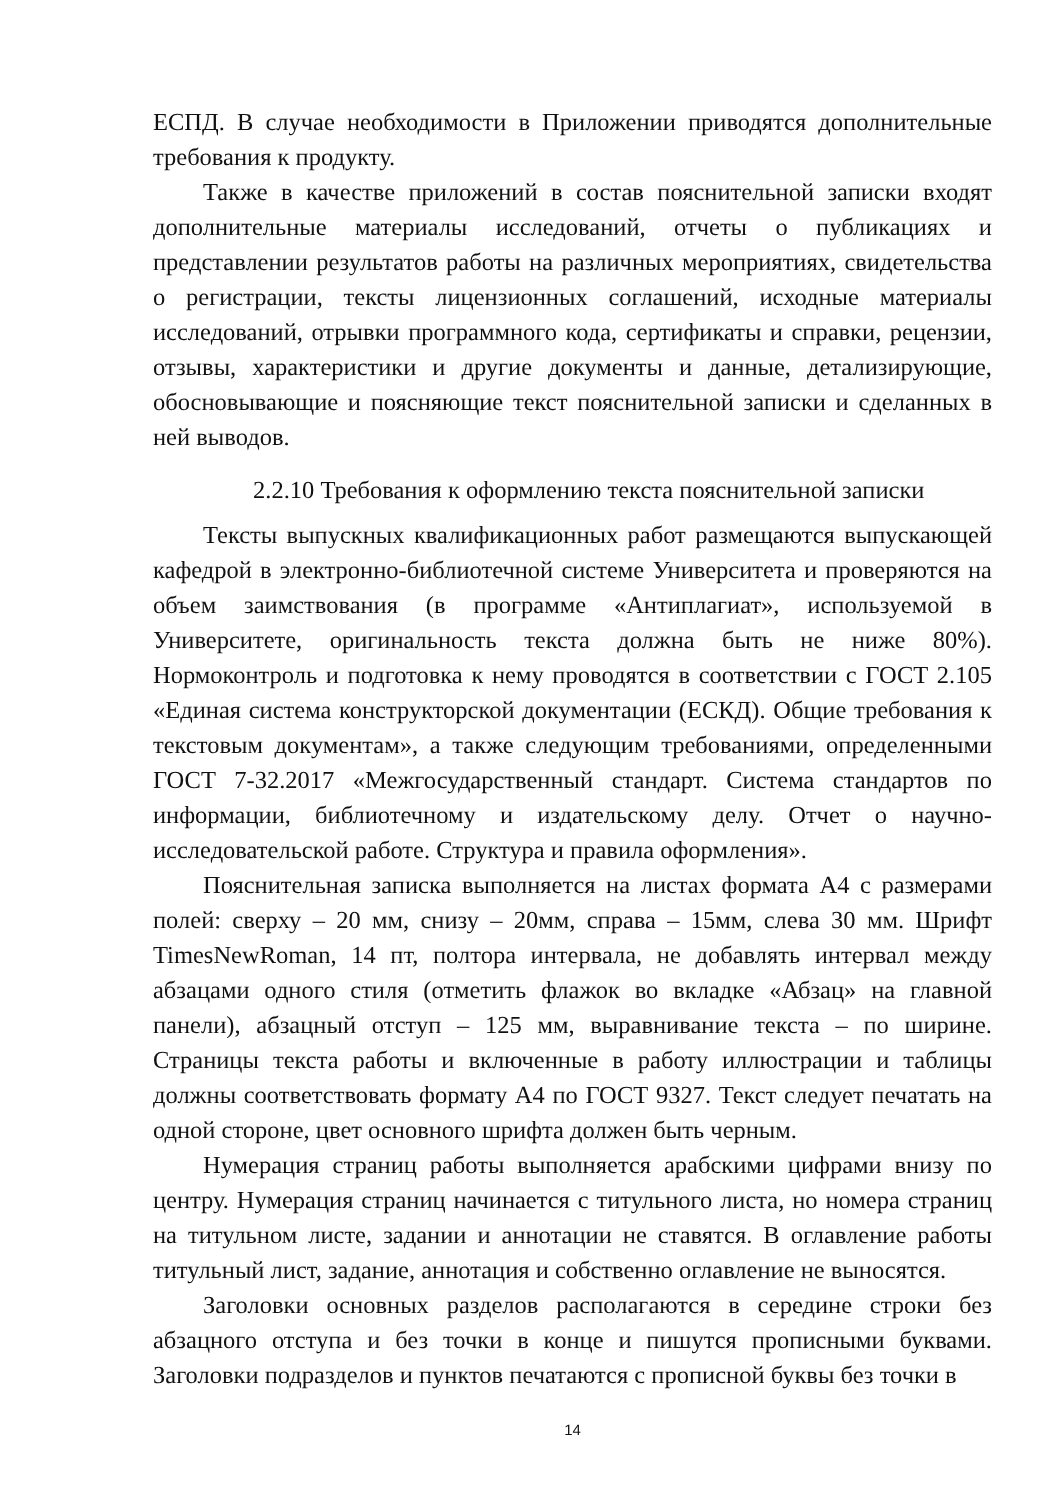ЕСПД. В случае необходимости в Приложении приводятся дополнительные требования к продукту.
Также в качестве приложений в состав пояснительной записки входят дополнительные материалы исследований, отчеты о публикациях и представлении результатов работы на различных мероприятиях, свидетельства о регистрации, тексты лицензионных соглашений, исходные материалы исследований, отрывки программного кода, сертификаты и справки, рецензии, отзывы, характеристики и другие документы и данные, детализирующие, обосновывающие и поясняющие текст пояснительной записки и сделанных в ней выводов.
2.2.10 Требования к оформлению текста пояснительной записки
Тексты выпускных квалификационных работ размещаются выпускающей кафедрой в электронно-библиотечной системе Университета и проверяются на объем заимствования (в программе «Антиплагиат», используемой в Университете, оригинальность текста должна быть не ниже 80%). Нормоконтроль и подготовка к нему проводятся в соответствии с ГОСТ 2.105 «Единая система конструкторской документации (ЕСКД). Общие требования к текстовым документам», а также следующим требованиями, определенными ГОСТ 7-32.2017 «Межгосударственный стандарт. Система стандартов по информации, библиотечному и издательскому делу. Отчет о научно-исследовательской работе. Структура и правила оформления».
Пояснительная записка выполняется на листах формата А4 с размерами полей: сверху – 20 мм, снизу – 20мм, справа – 15мм, слева 30 мм. Шрифт TimesNewRoman, 14 пт, полтора интервала, не добавлять интервал между абзацами одного стиля (отметить флажок во вкладке «Абзац» на главной панели), абзацный отступ – 125 мм, выравнивание текста – по ширине. Страницы текста работы и включенные в работу иллюстрации и таблицы должны соответствовать формату А4 по ГОСТ 9327. Текст следует печатать на одной стороне, цвет основного шрифта должен быть черным.
Нумерация страниц работы выполняется арабскими цифрами внизу по центру. Нумерация страниц начинается с титульного листа, но номера страниц на титульном листе, задании и аннотации не ставятся. В оглавление работы титульный лист, задание, аннотация и собственно оглавление не выносятся.
Заголовки основных разделов располагаются в середине строки без абзацного отступа и без точки в конце и пишутся прописными буквами. Заголовки подразделов и пунктов печатаются с прописной буквы без точки в
14